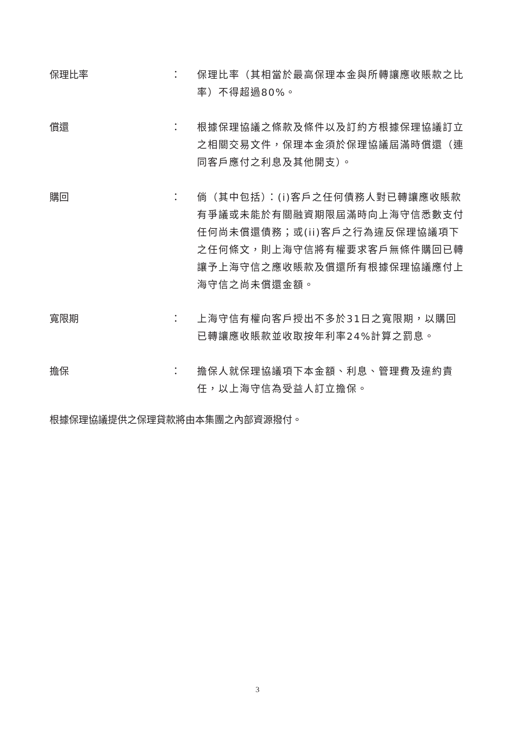保理比率 ： 保理比率（其相當於最高保理本金與所轉讓應收賬款之比率）不得超過80%。
償還 ： 根據保理協議之條款及條件以及訂約方根據保理協議訂立之相關交易文件，保理本金須於保理協議屆滿時償還（連同客戶應付之利息及其他開支）。
購回 ： 倘（其中包括）：(i)客戶之任何債務人對已轉讓應收賬款有爭議或未能於有關融資期限屆滿時向上海守信悉數支付任何尚未償還債務；或(ii)客戶之行為違反保理協議項下之任何條文，則上海守信將有權要求客戶無條件購回已轉讓予上海守信之應收賬款及償還所有根據保理協議應付上海守信之尚未償還金額。
寬限期 ： 上海守信有權向客戶授出不多於31日之寬限期，以購回已轉讓應收賬款並收取按年利率24%計算之罰息。
擔保 ： 擔保人就保理協議項下本金額、利息、管理費及違約責任，以上海守信為受益人訂立擔保。
根據保理協議提供之保理貸款將由本集團之內部資源撥付。
3